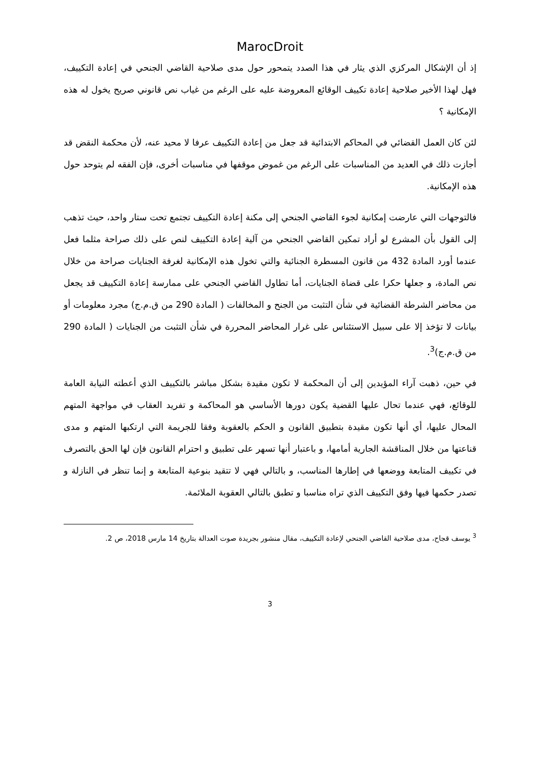MarocDroit
إذ أن الإشكال المركزي الذي يثار في هذا الصدد يتمحور حول مدى صلاحية القاضي الجنحي في إعادة التكييف، فهل لهذا الأخير صلاحية إعادة تكييف الوقائع المعروضة عليه على الرغم من غياب نص قانوني صريح يخول له هذه الإمكانية ؟
لئن كان العمل القضائي في المحاكم الابتدائية قد جعل من إعادة التكييف عرفا لا محيد عنه، لأن محكمة النقض قد أجازت ذلك في العديد من المناسبات على الرغم من غموض موقفها في مناسبات أخرى، فإن الفقه لم يتوحد حول هذه الإمكانية.
فالتوجهات التي عارضت إمكانية لجوء القاضي الجنحي إلى مكنة إعادة التكييف تجتمع تحت ستار واحد، حيث تذهب إلى القول بأن المشرع لو أراد تمكين القاضي الجنحي من آلية إعادة التكييف لنص على ذلك صراحة مثلما فعل عندما أورد المادة 432 من قانون المسطرة الجنائية والتي تخول هذه الإمكانية لغرفة الجنايات صراحة من خلال نص المادة، و جعلها حكرا على قضاة الجنايات، أما تطاول القاضي الجنحي على ممارسة إعادة التكييف قد يجعل من محاضر الشرطة القضائية في شأن التثبت من الجنح و المخالفات ( المادة 290 من ق.م.ج) مجرد معلومات أو بيانات لا تؤخذ إلا على سبيل الاستئناس على غرار المحاضر المحررة في شأن التثبت من الجنايات ( المادة 290 من ق.م.ج)<sup>3</sup>.
في حين، ذهبت آراء المؤيدين إلى أن المحكمة لا تكون مقيدة بشكل مباشر بالتكييف الذي أعطته النيابة العامة للوقائع، فهي عندما تحال عليها القضية يكون دورها الأساسي هو المحاكمة و تفريد العقاب في مواجهة المتهم المحال عليها، أي أنها تكون مقيدة بتطبيق القانون و الحكم بالعقوبة وفقا للجريمة التي ارتكبها المتهم و مدى قناعتها من خلال المناقشة الجارية أمامها، و باعتبار أنها تسهر على تطبيق و احترام القانون فإن لها الحق بالتصرف في تكييف المتابعة ووضعها في إطارها المناسب، و بالتالي فهي لا تتقيد بنوعية المتابعة و إنما تنظر في النازلة و تصدر حكمها فيها وفق التكييف الذي تراه مناسبا و تطبق بالتالي العقوبة الملائمة.
<sup>3</sup> يوسف قجاح، مدى صلاحية القاضي الجنحي لإعادة التكييف، مقال منشور بجريدة صوت العدالة بتاريخ 14 مارس 2018، ص 2.
3